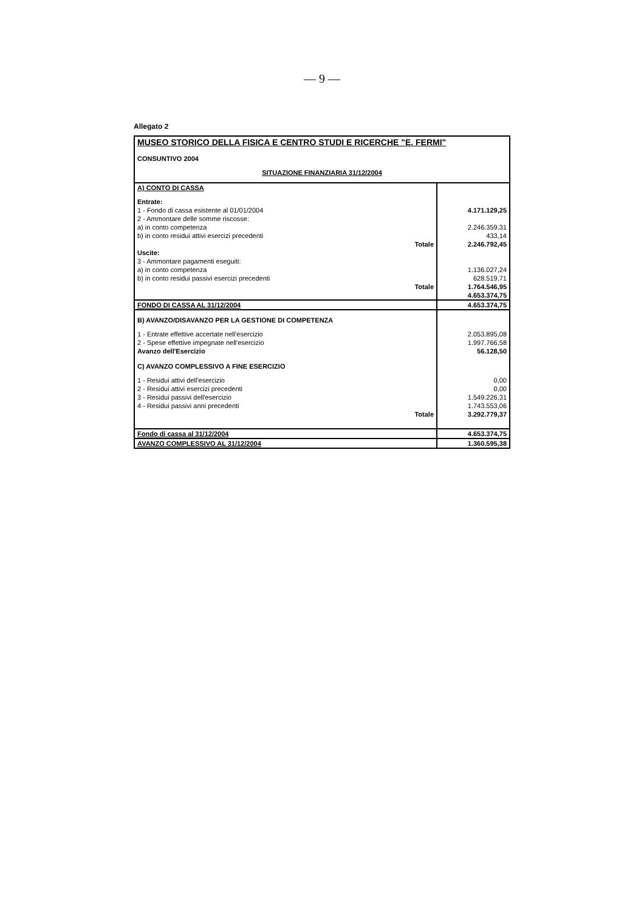— 9 —
Allegato 2
| MUSEO STORICO DELLA FISICA E CENTRO STUDI E RICERCHE "E. FERMI" | |
| CONSUNTIVO 2004 | |
| SITUAZIONE FINANZIARIA 31/12/2004 | |
| A) CONTO DI CASSA | |
| Entrate: | |
| 1 - Fondo di cassa esistente al 01/01/2004 | 4.171.129,25 |
| 2 - Ammontare delle somme riscosse: | |
| a) in conto competenza | 2.246.359,31 |
| b) in conto residui attivi esercizi precedenti | 433,14 |
| Totale | 2.246.792,45 |
| Uscite: | |
| 3 - Ammontare pagamenti eseguiti: | |
| a) in conto competenza | 1.136.027,24 |
| b) in conto residui passivi esercizi precedenti | 628.519,71 |
| Totale | 1.764.546,95 |
| | 4.653.374,75 |
| FONDO DI CASSA AL 31/12/2004 | 4.653.374,75 |
| B) AVANZO/DISAVANZO PER LA GESTIONE DI COMPETENZA | |
| 1 - Entrate effettive accertate nell'esercizio | 2.053.895,08 |
| 2 - Spese effettive impegnate nell'esercizio | 1.997.766,58 |
| Avanzo dell'Esercizio | 56.128,50 |
| C) AVANZO COMPLESSIVO A FINE ESERCIZIO | |
| 1 - Residui attivi dell'esercizio | 0,00 |
| 2 - Residui attivi esercizi precedenti | 0,00 |
| 3 - Residui passivi dell'esercizio | 1.549.226,31 |
| 4 - Residui passivi anni precedenti | 1.743.553,06 |
| Totale | 3.292.779,37 |
| Fondo di cassa al 31/12/2004 | 4.653.374,75 |
| AVANZO COMPLESSIVO AL 31/12/2004 | 1.360.595,38 |